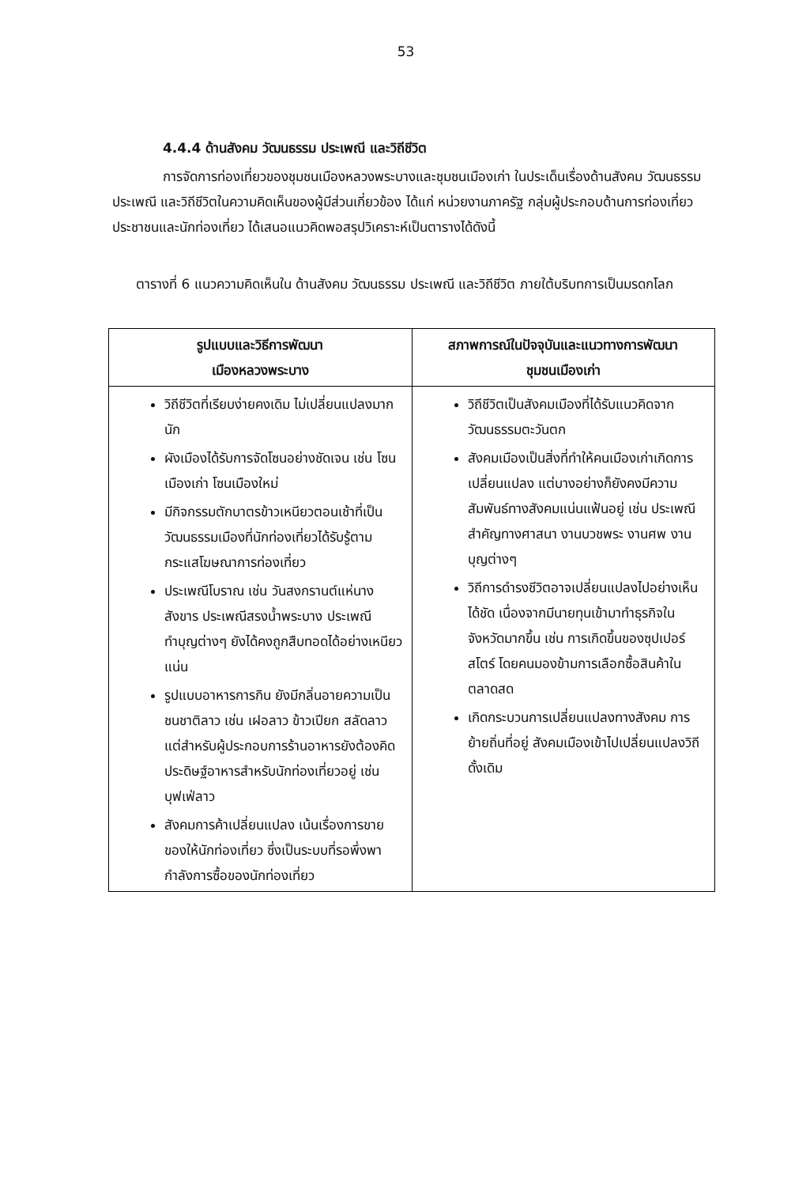53
4.4.4 ด้านสังคม วัฒนธรรม ประเพณี และวิถีชีวิต
การจัดการท่องเที่ยวของชุมชนเมืองหลวงพระบางและชุมชนเมืองเก่า ในประเด็นเรื่องด้านสังคม วัฒนธรรม ประเพณี และวิถีชีวิตในความคิดเห็นของผู้มีส่วนเกี่ยวข้อง ได้แก่ หน่วยงานภาครัฐ กลุ่มผู้ประกอบด้านการท่องเที่ยว ประชาชนและนักท่องเที่ยว ได้เสนอแนวคิดพอสรุปวิเคราะห์เป็นตารางได้ดังนี้
ตารางที่ 6 แนวความคิดเห็นใน ด้านสังคม วัฒนธรรม ประเพณี และวิถีชีวิต ภายใต้บริบทการเป็นมรดกโลก
| รูปแบบและวิธีการพัฒนา เมืองหลวงพระบาง | สภาพการณ์ในปัจจุบันและแนวทางการพัฒนา ชุมชนเมืองเก่า |
| --- | --- |
| วิถีชีวิตที่เรียบง่ายคงเดิม ไม่เปลี่ยนแปลงมากนัก ผังเมืองได้รับการจัดโซนอย่างชัดเจน เช่น โซนเมืองเก่า โซนเมืองใหม่ มีกิจกรรมตักบาตรข้าวเหนียวตอนเช้าที่เป็นวัฒนธรรมเมืองที่นักท่องเที่ยวได้รับรู้ตามกระแสโฆษณาการท่องเที่ยว ประเพณีโบราณ เช่น วันสงกรานต์แห่นางสังขาร ประเพณีสรงน้ำพระบาง ประเพณีทำบุญต่างๆ ยังได้คงถูกสืบทอดได้อย่างเหนียวแน่น รูปแบบอาหารการกิน ยังมีกลิ่นอายความเป็นชนชาติลาว เช่น เฝอลาว ข้าวเปียก สลัดลาว แต่สำหรับผู้ประกอบการร้านอาหารยังต้องคิดประดิษฐ์อาหารสำหรับนักท่องเที่ยวอยู่ เช่น บุฟเฟ่ลาว สังคมการค้าเปลี่ยนแปลง เน้นเรื่องการขายของให้นักท่องเที่ยว ซึ่งเป็นระบบที่รอพึ่งพากำลังการซื้อของนักท่องเที่ยว | วิถีชีวิตเป็นสังคมเมืองที่ได้รับแนวคิดจากวัฒนธรรมตะวันตก สังคมเมืองเป็นสิ่งที่ทำให้คนเมืองเก่าเกิดการเปลี่ยนแปลง แต่บางอย่างก็ยังคงมีความสัมพันธ์ทางสังคมแน่นแฟ้นอยู่ เช่น ประเพณีสำคัญทางศาสนา งานบวชพระ งานศพ งานบุญต่างๆ วิถีการดำรงชีวิตอาจเปลี่ยนแปลงไปอย่างเห็นได้ชัด เนื่องจากมีนายทุนเข้ามาทำธุรกิจในจังหวัดมากขึ้น เช่น การเกิดขึ้นของซุปเปอร์สโตร์ โดยคนมองข้ามการเลือกซื้อสินค้าในตลาดสด เกิดกระบวนการเปลี่ยนแปลงทางสังคม การย้ายถิ่นที่อยู่ สังคมเมืองเข้าไปเปลี่ยนแปลงวิถีดั้งเดิม |